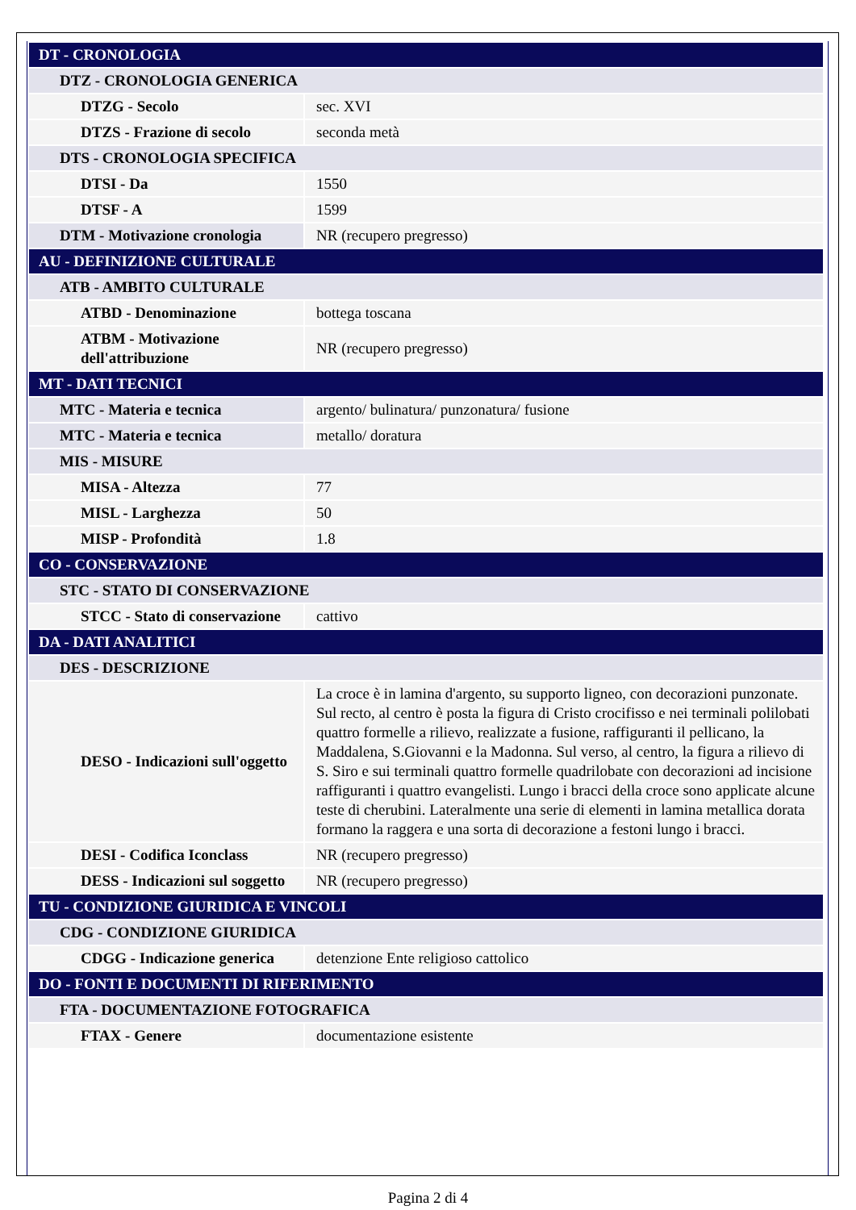| DT - CRONOLOGIA | |
| DTZ - CRONOLOGIA GENERICA | |
| DTZG - Secolo | sec. XVI |
| DTZS - Frazione di secolo | seconda metà |
| DTS - CRONOLOGIA SPECIFICA | |
| DTSI - Da | 1550 |
| DTSF - A | 1599 |
| DTM - Motivazione cronologia | NR (recupero pregresso) |
| AU - DEFINIZIONE CULTURALE | |
| ATB - AMBITO CULTURALE | |
| ATBD - Denominazione | bottega toscana |
| ATBM - Motivazione dell'attribuzione | NR (recupero pregresso) |
| MT - DATI TECNICI | |
| MTC - Materia e tecnica | argento/ bulinatura/ punzonatura/ fusione |
| MTC - Materia e tecnica | metallo/ doratura |
| MIS - MISURE | |
| MISA - Altezza | 77 |
| MISL - Larghezza | 50 |
| MISP - Profondità | 1.8 |
| CO - CONSERVAZIONE | |
| STC - STATO DI CONSERVAZIONE | |
| STCC - Stato di conservazione | cattivo |
| DA - DATI ANALITICI | |
| DES - DESCRIZIONE | |
| DESO - Indicazioni sull'oggetto | La croce è in lamina d'argento, su supporto ligneo, con decorazioni punzonate. Sul recto, al centro è posta la figura di Cristo crocifisso e nei terminali polilobati quattro formelle a rilievo, realizzate a fusione, raffiguranti il pellicano, la Maddalena, S.Giovanni e la Madonna. Sul verso, al centro, la figura a rilievo di S. Siro e sui terminali quattro formelle quadrilobate con decorazioni ad incisione raffiguranti i quattro evangelisti. Lungo i bracci della croce sono applicate alcune teste di cherubini. Lateralmente una serie di elementi in lamina metallica dorata formano la raggera e una sorta di decorazione a festoni lungo i bracci. |
| DESI - Codifica Iconclass | NR (recupero pregresso) |
| DESS - Indicazioni sul soggetto | NR (recupero pregresso) |
| TU - CONDIZIONE GIURIDICA E VINCOLI | |
| CDG - CONDIZIONE GIURIDICA | |
| CDGG - Indicazione generica | detenzione Ente religioso cattolico |
| DO - FONTI E DOCUMENTI DI RIFERIMENTO | |
| FTA - DOCUMENTAZIONE FOTOGRAFICA | |
| FTAX - Genere | documentazione esistente |
Pagina 2 di 4